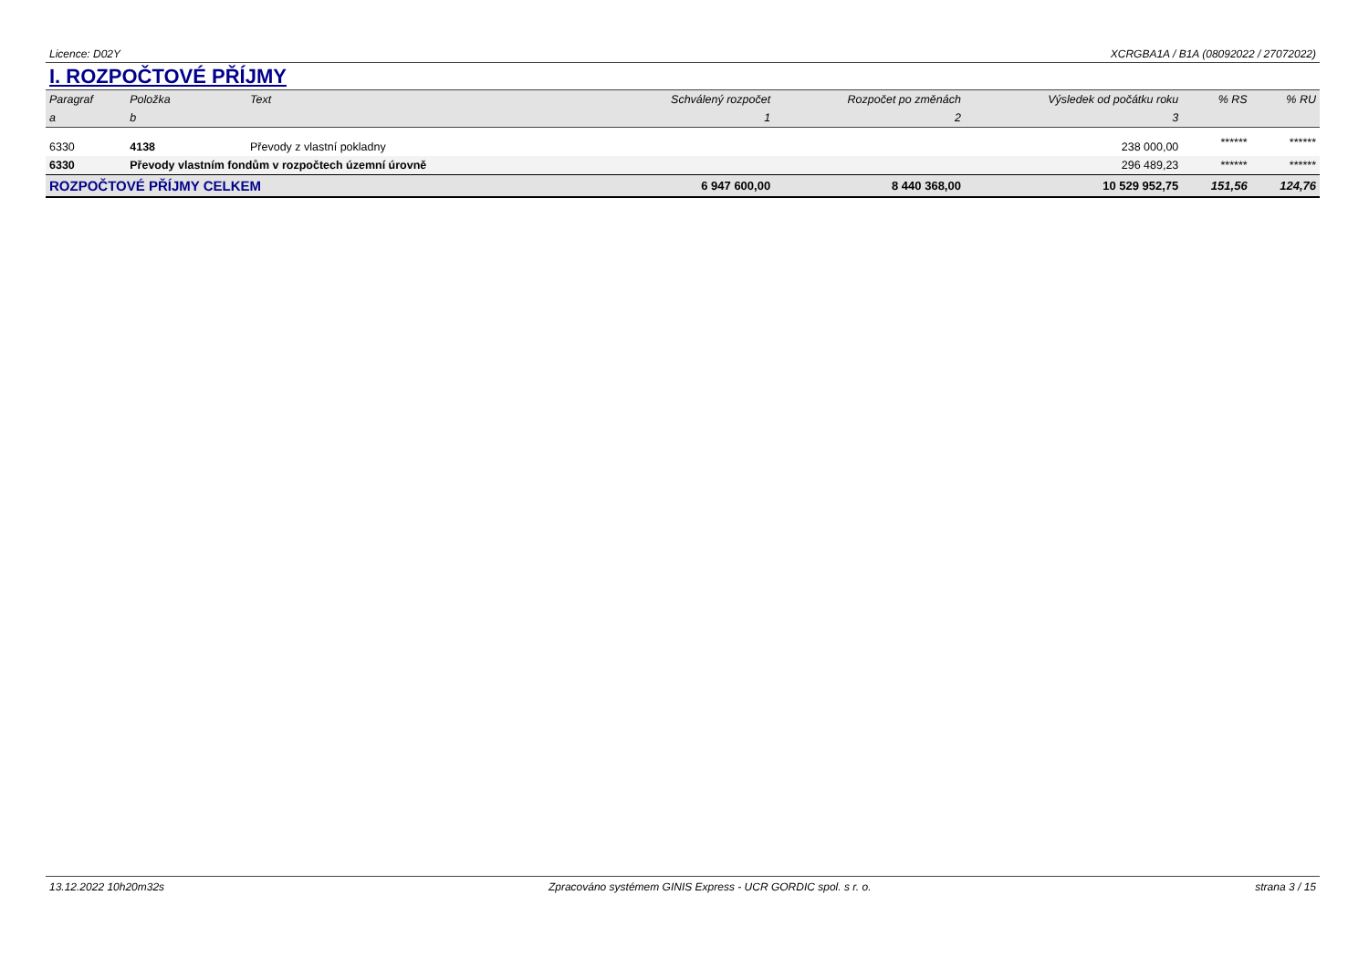Licence: D02Y XCRGBA1A / B1A (08092022 / 27072022)
I. ROZPOČTOVÉ PŘÍJMY
| Paragraf | Položka | Text | Schválený rozpočet | Rozpočet po změnách | Výsledek od počátku roku | % RS | % RU |
| --- | --- | --- | --- | --- | --- | --- | --- |
| a | b | | 1 | 2 | 3 | | |
| 6330 | 4138 | Převody z vlastní pokladny | | | 238 000,00 | ****** | ****** |
| 6330 | Převody vlastním fondům v rozpočtech územní úrovně | | | | 296 489,23 | ****** | ****** |
| ROZPOČTOVÉ PŘÍJMY CELKEM | | | 6 947 600,00 | 8 440 368,00 | 10 529 952,75 | 151,56 | 124,76 |
13.12.2022 10h20m32s Zpracováno systémem GINIS Express - UCR GORDIC spol. s r. o. strana 3 / 15